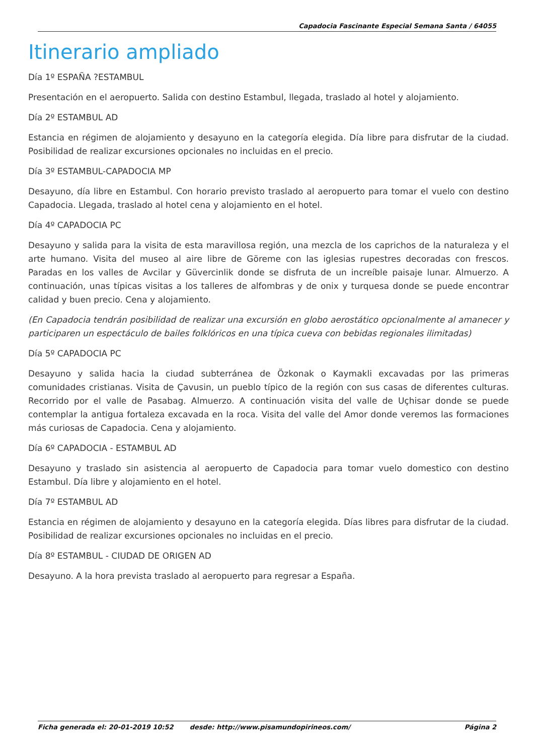Capadocia Fascinante Especial Semana Santa / 64055
Itinerario ampliado
Día 1º ESPAÑA ?ESTAMBUL
Presentación en el aeropuerto. Salida con destino Estambul, llegada, traslado al hotel y alojamiento.
Día 2º ESTAMBUL AD
Estancia en régimen de alojamiento y desayuno en la categoría elegida. Día libre para disfrutar de la ciudad. Posibilidad de realizar excursiones opcionales no incluidas en el precio.
Día 3º ESTAMBUL-CAPADOCIA MP
Desayuno, día libre en Estambul. Con horario previsto traslado al aeropuerto para tomar el vuelo con destino Capadocia. Llegada, traslado al hotel cena y alojamiento en el hotel.
Día 4º CAPADOCIA PC
Desayuno y salida para la visita de esta maravillosa región, una mezcla de los caprichos de la naturaleza y el arte humano. Visita del museo al aire libre de Göreme con las iglesias rupestres decoradas con frescos. Paradas en los valles de Avcilar y Güvercinlik donde se disfruta de un increíble paisaje lunar. Almuerzo. A continuación, unas típicas visitas a los talleres de alfombras y de onix y turquesa donde se puede encontrar calidad y buen precio. Cena y alojamiento.
(En Capadocia tendrán posibilidad de realizar una excursión en globo aerostático opcionalmente al amanecer y participaren un espectáculo de bailes folklóricos en una típica cueva con bebidas regionales ilimitadas)
Día 5º CAPADOCIA PC
Desayuno y salida hacia la ciudad subterránea de Özkonak o Kaymakli excavadas por las primeras comunidades cristianas. Visita de Çavusin, un pueblo típico de la región con sus casas de diferentes culturas. Recorrido por el valle de Pasabag. Almuerzo. A continuación visita del valle de Uçhisar donde se puede contemplar la antigua fortaleza excavada en la roca. Visita del valle del Amor donde veremos las formaciones más curiosas de Capadocia. Cena y alojamiento.
Día 6º CAPADOCIA - ESTAMBUL AD
Desayuno y traslado sin asistencia al aeropuerto de Capadocia para tomar vuelo domestico con destino Estambul. Día libre y alojamiento en el hotel.
Día 7º ESTAMBUL AD
Estancia en régimen de alojamiento y desayuno en la categoría elegida. Días libres para disfrutar de la ciudad. Posibilidad de realizar excursiones opcionales no incluidas en el precio.
Día 8º ESTAMBUL - CIUDAD DE ORIGEN AD
Desayuno. A la hora prevista traslado al aeropuerto para regresar a España.
Ficha generada el: 20-01-2019 10:52 desde: http://www.pisamundopirineos.com/ Página 2